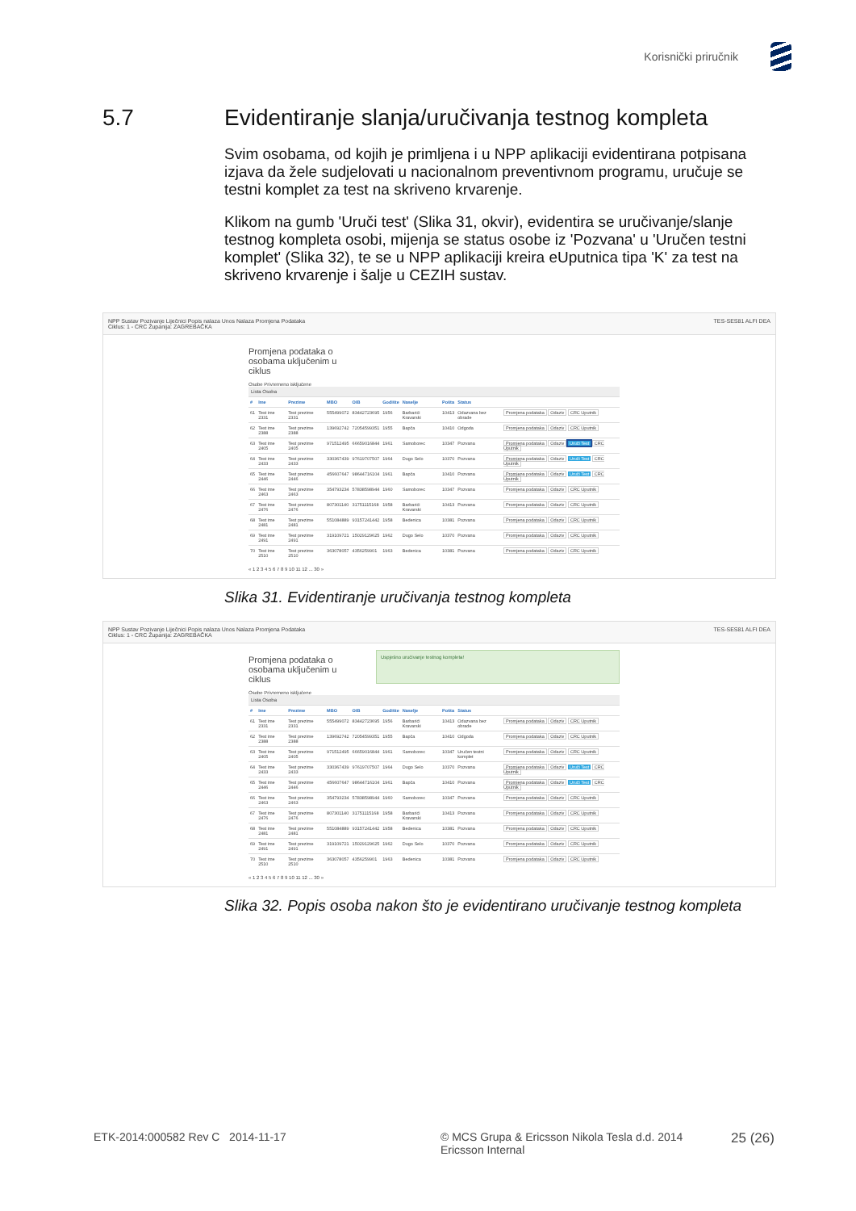Korisnički priručnik
5.7 Evidentiranje slanja/uručivanja testnog kompleta
Svim osobama, od kojih je primljena i u NPP aplikaciji evidentirana potpisana izjava da žele sudjelovati u nacionalnom preventivnom programu, uručuje se testni komplet za test na skriveno krvarenje.
Klikom na gumb 'Uruči test' (Slika 31, okvir), evidentira se uručivanje/slanje testnog kompleta osobi, mijenja se status osobe iz 'Pozvana' u 'Uručen testni komplet' (Slika 32), te se u NPP aplikaciji kreira eUputnica tipa 'K' za test na skriveno krvarenje i šalje u CEZIH sustav.
NPP Sustav Pozivanje Liječnici Popis nalaza Unos Nalaza Promjena Podataka TES-SES81 ALFI DEA
Ciklus: 1 - CRC Županija: ZAGREBAČKA
Promjena podataka o osobama uključenim u ciklus
Osobe Privremeno isključene
Lista Osoba
| # | Ime | Prezime | MBO | OIB | Godište | Naselje | Pošta | Status | |
| --- | --- | --- | --- | --- | --- | --- | --- | --- | --- |
| 61 | Test ime 2331 | Test prezime 2331 | 555499072 | 83442723695 | 1956 | Barbarići Kravarski | 10413 | Odazvana bez obrade | Promjena podataka Odaziv CRC Uputnik |
| 62 | Test ime 2388 | Test prezime 2388 | 139692742 | 72054599351 | 1955 | Bapča | 10410 | Odgoda | Promjena podataka Odaziv CRC Uputnik |
| 63 | Test ime 2405 | Test prezime 2405 | 971512495 | 66659016844 | 1961 | Samoborec | 10347 | Pozvana | Promjena podataka Odaziv Uruči Test CRC Uputnik |
| 64 | Test ime 2433 | Test prezime 2433 | 330367439 | 97619707507 | 1964 | Dugo Selo | 10370 | Pozvana | Promjena podataka Odaziv Uruči Test CRC Uputnik |
| 65 | Test ime 2446 | Test prezime 2446 | 456607647 | 98644716104 | 1961 | Bapča | 10410 | Pozvana | Promjena podataka Odaziv Uruči Test CRC Uputnik |
| 66 | Test ime 2463 | Test prezime 2463 | 354793234 | 57838598944 | 1960 | Samoborec | 10347 | Pozvana | Promjena podataka Odaziv CRC Uputnik |
| 67 | Test ime 2476 | Test prezime 2476 | 807301140 | 31751115168 | 1958 | Barbarići Kravarski | 10413 | Pozvana | Promjena podataka Odaziv CRC Uputnik |
| 68 | Test ime 2481 | Test prezime 2481 | 551084889 | 93157241442 | 1958 | Bedenica | 10381 | Pozvana | Promjena podataka Odaziv CRC Uputnik |
| 69 | Test ime 2491 | Test prezime 2491 | 319109721 | 15029129625 | 1962 | Dugo Selo | 10370 | Pozvana | Promjena podataka Odaziv CRC Uputnik |
| 70 | Test ime 2510 | Test prezime 2510 | 363078057 | 4356259901 | 1963 | Bedenica | 10381 | Pozvana | Promjena podataka Odaziv CRC Uputnik |
« 1 2 3 4 5 6 7 8 9 10 11 12 ... 30 »
Slika 31. Evidentiranje uručivanja testnog kompleta
NPP Sustav Pozivanje Liječnici Popis nalaza Unos Nalaza Promjena Podataka TES-SES81 ALFI DEA
Ciklus: 1 - CRC Županija: ZAGREBAČKA
Promjena podataka o osobama uključenim u ciklus
Uspješno uručivanje testnog kompleta!
Osobe Privremeno isključene
Lista Osoba
| # | Ime | Prezime | MBO | OIB | Godište | Naselje | Pošta | Status | |
| --- | --- | --- | --- | --- | --- | --- | --- | --- | --- |
| 61 | Test ime 2331 | Test prezime 2331 | 555499072 | 83442723695 | 1956 | Barbarići Kravarski | 10413 | Odazvana bez obrade | Promjena podataka Odaziv CRC Uputnik |
| 62 | Test ime 2388 | Test prezime 2388 | 139692742 | 72054599351 | 1955 | Bapča | 10410 | Odgoda | Promjena podataka Odaziv CRC Uputnik |
| 63 | Test ime 2405 | Test prezime 2405 | 971512495 | 66659016844 | 1961 | Samoborec | 10347 | Uručen testni komplet | Promjena podataka Odaziv CRC Uputnik |
| 64 | Test ime 2433 | Test prezime 2433 | 330367439 | 97619707507 | 1964 | Dugo Selo | 10370 | Pozvana | Promjena podataka Odaziv Uruči Test CRC Uputnik |
| 65 | Test ime 2446 | Test prezime 2446 | 456607647 | 98644716104 | 1961 | Bapča | 10410 | Pozvana | Promjena podataka Odaziv Uruči Test CRC Uputnik |
| 66 | Test ime 2463 | Test prezime 2463 | 354793234 | 57838598944 | 1960 | Samoborec | 10347 | Pozvana | Promjena podataka Odaziv CRC Uputnik |
| 67 | Test ime 2476 | Test prezime 2476 | 807301140 | 31751115168 | 1958 | Barbarići Kravarski | 10413 | Pozvana | Promjena podataka Odaziv CRC Uputnik |
| 68 | Test ime 2481 | Test prezime 2481 | 551084889 | 93157241442 | 1958 | Bedenica | 10381 | Pozvana | Promjena podataka Odaziv CRC Uputnik |
| 69 | Test ime 2491 | Test prezime 2491 | 319109721 | 15029129625 | 1962 | Dugo Selo | 10370 | Pozvana | Promjena podataka Odaziv CRC Uputnik |
| 70 | Test ime 2510 | Test prezime 2510 | 363078057 | 4356259901 | 1963 | Bedenica | 10381 | Pozvana | Promjena podataka Odaziv CRC Uputnik |
« 1 2 3 4 5 6 7 8 9 10 11 12 ... 30 »
Slika 32. Popis osoba nakon što je evidentirano uručivanje testnog kompleta
ETK-2014:000582 Rev C 2014-11-17 © MCS Grupa & Ericsson Nikola Tesla d.d. 2014
Ericsson Internal
25 (26)